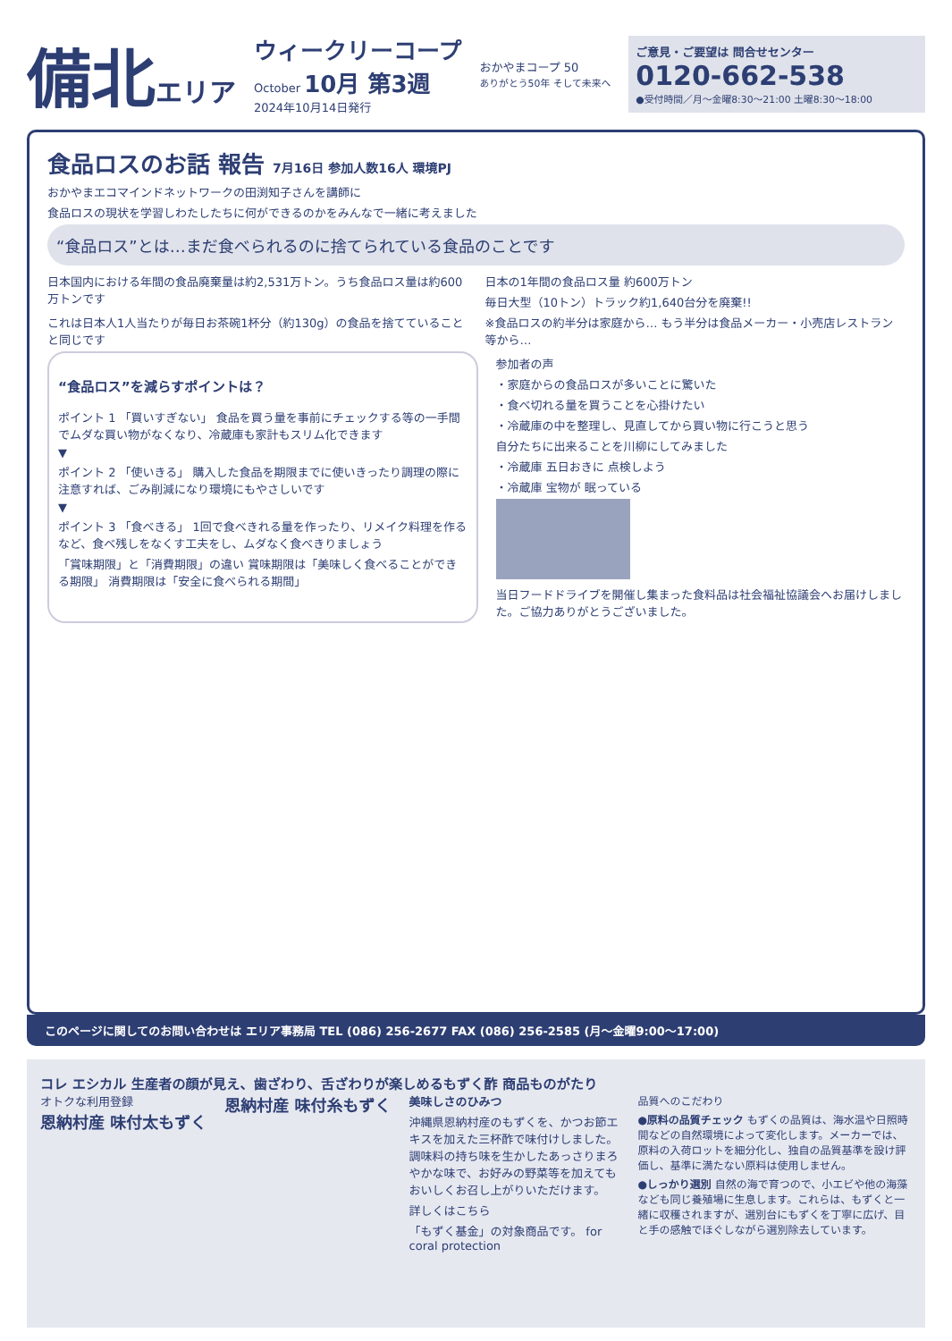備北エリア
ウィークリーコープ
October 10月 第3週
2024年10月14日発行
おかやまコープ 50
ありがとう50年 そして未来へ
ご意見・ご要望は 問合せセンター
0120-662-538
●受付時間／月～金曜8:30～21:00 土曜8:30～18:00
食品ロスのお話 報告 7月16日 参加人数16人 環境PJ
おかやまエコマインドネットワークの田渕知子さんを講師に
食品ロスの現状を学習しわたしたちに何ができるのかをみんなで一緒に考えました
“食品ロス”とは…まだ食べられるのに捨てられている食品のことです
日本国内における年間の食品廃棄量は約2,531万トン。うち食品ロス量は約600万トンです
これは日本人1人当たりが毎日お茶碗1杯分（約130g）の食品を捨てていることと同じです
日本の1年間の食品ロス量 約600万トン
毎日大型（10トン）トラック約1,640台分を廃棄!!
※食品ロスの約半分は家庭から… もう半分は食品メーカー・小売店レストラン等から…
“食品ロス”を減らすポイントは？
ポイント 1 「買いすぎない」 食品を買う量を事前にチェックする等の一手間でムダな買い物がなくなり、冷蔵庫も家計もスリム化できます
▼
ポイント 2 「使いきる」 購入した食品を期限までに使いきったり調理の際に注意すれば、ごみ削減になり環境にもやさしいです
▼
ポイント 3 「食べきる」 1回で食べきれる量を作ったり、リメイク料理を作るなど、食べ残しをなくす工夫をし、ムダなく食べきりましょう
「賞味期限」と「消費期限」の違い 賞味期限は「美味しく食べることができる期限」 消費期限は「安全に食べられる期間」
参加者の声
・家庭からの食品ロスが多いことに驚いた
・食べ切れる量を買うことを心掛けたい
・冷蔵庫の中を整理し、見直してから買い物に行こうと思う
自分たちに出来ることを川柳にしてみました
・冷蔵庫 五日おきに 点検しよう
・冷蔵庫 宝物が 眠っている
当日フードドライブを開催し集まった食料品は社会福祉協議会へお届けしました。ご協力ありがとうございました。
このページに関してのお問い合わせは エリア事務局 TEL (086) 256-2677 FAX (086) 256-2585 (月～金曜9:00～17:00)
コレ エシカル 生産者の顔が見え、歯ざわり、舌ざわりが楽しめるもずく酢 商品ものがたり
オトクな利用登録
恩納村産 味付太もずく
恩納村産 味付糸もずく
美味しさのひみつ
沖縄県恩納村産のもずくを、かつお節エキスを加えた三杯酢で味付けしました。調味料の持ち味を生かしたあっさりまろやかな味で、お好みの野菜等を加えてもおいしくお召し上がりいただけます。
詳しくはこちら
「もずく基金」の対象商品です。 for coral protection
品質へのこだわり
●原料の品質チェック もずくの品質は、海水温や日照時間などの自然環境によって変化します。メーカーでは、原料の入荷ロットを細分化し、独自の品質基準を設け評価し、基準に満たない原料は使用しません。
●しっかり選別 自然の海で育つので、小エビや他の海藻なども同じ養殖場に生息します。これらは、もずくと一緒に収穫されますが、選別台にもずくを丁寧に広げ、目と手の感触でほぐしながら選別除去しています。